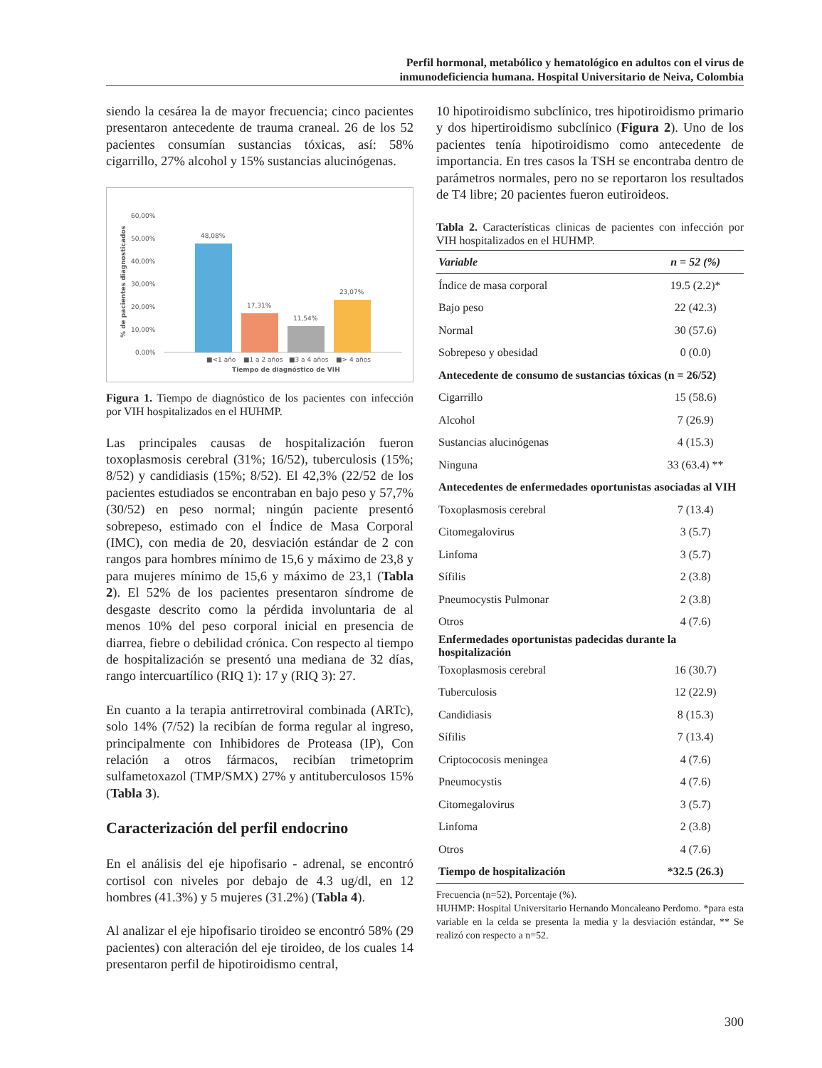Perfil hormonal, metabólico y hematológico en adultos con el virus de
inmunodeficiencia humana. Hospital Universitario de Neiva, Colombia
siendo la cesárea la de mayor frecuencia; cinco pacientes presentaron antecedente de trauma craneal. 26 de los 52 pacientes consumían sustancias tóxicas, así: 58% cigarrillo, 27% alcohol y 15% sustancias alucinógenas.
60,00%
50,00%
40,00%
30,00%
20,00%
10,00%
0,00%
% de pacientes diagnosticados
48,08%
17,31%
11,54%
23,07%
■<1 año
■1 a 2 años
■3 a 4 años
■> 4 años
Tiempo de diagnóstico de VIH
Figura 1. Tiempo de diagnóstico de los pacientes con infección por VIH hospitalizados en el HUHMP.
Las principales causas de hospitalización fueron toxoplasmosis cerebral (31%; 16/52), tuberculosis (15%; 8/52) y candidiasis (15%; 8/52). El 42,3% (22/52 de los pacientes estudiados se encontraban en bajo peso y 57,7% (30/52) en peso normal; ningún paciente presentó sobrepeso, estimado con el Índice de Masa Corporal (IMC), con media de 20, desviación estándar de 2 con rangos para hombres mínimo de 15,6 y máximo de 23,8 y para mujeres mínimo de 15,6 y máximo de 23,1 (Tabla 2). El 52% de los pacientes presentaron síndrome de desgaste descrito como la pérdida involuntaria de al menos 10% del peso corporal inicial en presencia de diarrea, fiebre o debilidad crónica. Con respecto al tiempo de hospitalización se presentó una mediana de 32 días, rango intercuartílico (RIQ 1): 17 y (RIQ 3): 27.
En cuanto a la terapia antirretroviral combinada (ARTc), solo 14% (7/52) la recibían de forma regular al ingreso, principalmente con Inhibidores de Proteasa (IP), Con relación a otros fármacos, recibían trimetoprim sulfametoxazol (TMP/SMX) 27% y antituberculosos 15% (Tabla 3).
Caracterización del perfil endocrino
En el análisis del eje hipofisario - adrenal, se encontró cortisol con niveles por debajo de 4.3 ug/dl, en 12 hombres (41.3%) y 5 mujeres (31.2%) (Tabla 4).
Al analizar el eje hipofisario tiroideo se encontró 58% (29 pacientes) con alteración del eje tiroideo, de los cuales 14 presentaron perfil de hipotiroidismo central,
10 hipotiroidismo subclínico, tres hipotiroidismo primario y dos hipertiroidismo subclínico (Figura 2). Uno de los pacientes tenía hipotiroidismo como antecedente de importancia. En tres casos la TSH se encontraba dentro de parámetros normales, pero no se reportaron los resultados de T4 libre; 20 pacientes fueron eutiroideos.
Tabla 2. Características clinicas de pacientes con infección por VIH hospitalizados en el HUHMP.
| Variable | n = 52 (%) |
| --- | --- |
| Índice de masa corporal | 19.5 (2.2)* |
| Bajo peso | 22 (42.3) |
| Normal | 30 (57.6) |
| Sobrepeso y obesidad | 0 (0.0) |
| Antecedente de consumo de sustancias tóxicas (n = 26/52) | |
| Cigarrillo | 15 (58.6) |
| Alcohol | 7 (26.9) |
| Sustancias alucinógenas | 4 (15.3) |
| Ninguna | 33 (63.4) ** |
| Antecedentes de enfermedades oportunistas asociadas al VIH | |
| Toxoplasmosis cerebral | 7 (13.4) |
| Citomegalovirus | 3 (5.7) |
| Linfoma | 3 (5.7) |
| Sífilis | 2 (3.8) |
| Pneumocystis Pulmonar | 2 (3.8) |
| Otros | 4 (7.6) |
| Enfermedades oportunistas padecidas durante la hospitalización | |
| Toxoplasmosis cerebral | 16 (30.7) |
| Tuberculosis | 12 (22.9) |
| Candidiasis | 8 (15.3) |
| Sífilis | 7 (13.4) |
| Criptococosis meningea | 4 (7.6) |
| Pneumocystis | 4 (7.6) |
| Citomegalovirus | 3 (5.7) |
| Linfoma | 2 (3.8) |
| Otros | 4 (7.6) |
| Tiempo de hospitalización | *32.5 (26.3) |
Frecuencia (n=52), Porcentaje (%).
HUHMP: Hospital Universitario Hernando Moncaleano Perdomo. *para esta variable en la celda se presenta la media y la desviación estándar, ** Se realizó con respecto a n=52.
300